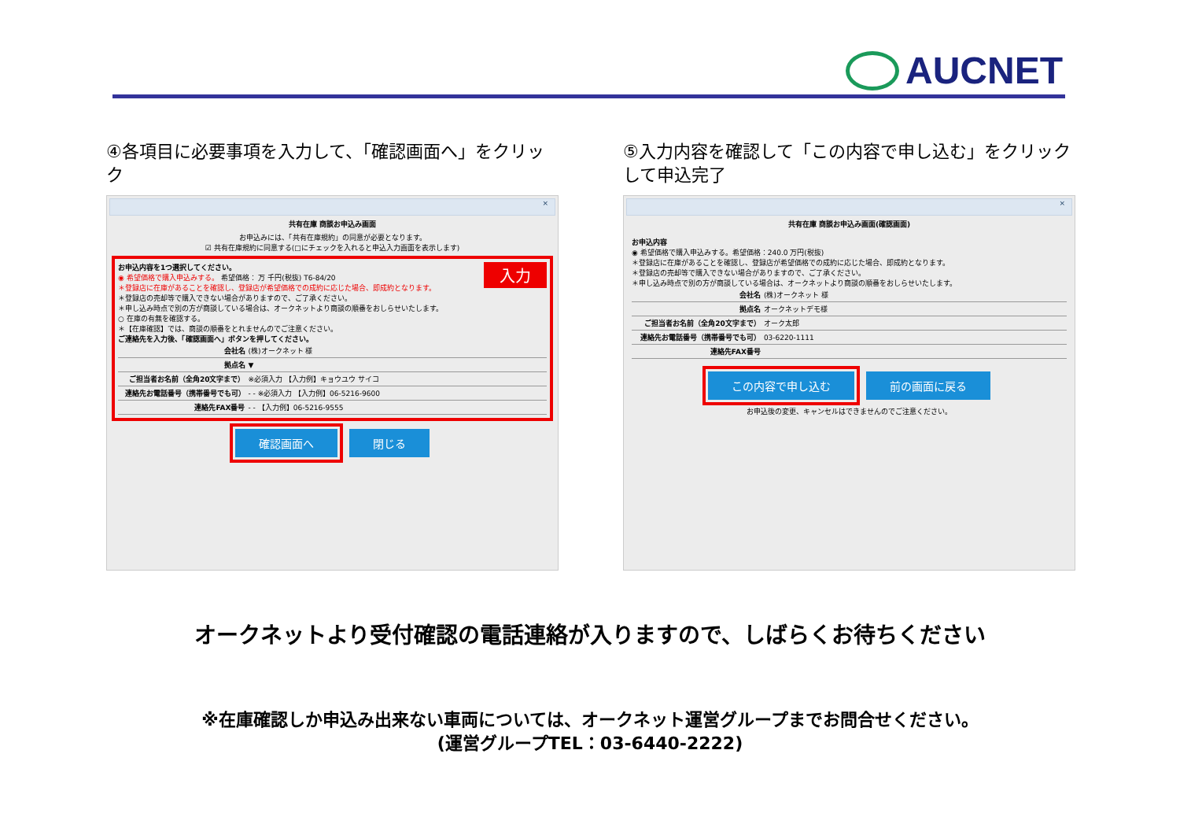AUCNET
④各項目に必要事項を入力して、「確認画面へ」をクリック
×
共有在庫 商談お申込み画面
お申込みには、「共有在庫規約」の同意が必要となります。
☑ 共有在庫規約に同意する(□にチェックを入れると申込入力画面を表示します)
入力 お申込内容を1つ選択してください。
◉ 希望価格で購入申込みする。 希望価格： 万 千円(税抜) T6-84/20
＊登録店に在庫があることを確認し、登録店が希望価格での成約に応じた場合、即成約となります。
＊登録店の売却等で購入できない場合がありますので、ご了承ください。
＊申し込み時点で別の方が商談している場合は、オークネットより商談の順番をおしらせいたします。
○ 在庫の有無を確認する。
＊【在庫確認】では、商談の順番をとれませんのでご注意ください。
ご連絡先を入力後、「確認画面へ」ボタンを押してください。
| 会社名 | (株)オークネット 様 |
| 拠点名 | ▼ |
| ご担当者お名前（全角20文字まで） | ※必須入力 【入力例】キョウユウ サイコ |
| 連絡先お電話番号（携帯番号でも可） | - - ※必須入力 【入力例】06-5216-9600 |
| 連絡先FAX番号 | - - 【入力例】06-5216-9555 |
確認画面へ 閉じる
⑤入力内容を確認して「この内容で申し込む」をクリックして申込完了
×
共有在庫 商談お申込み画面(確認画面)
お申込内容
◉ 希望価格で購入申込みする。希望価格：240.0 万円(税抜)
＊登録店に在庫があることを確認し、登録店が希望価格での成約に応じた場合、即成約となります。
＊登録店の売却等で購入できない場合がありますので、ご了承ください。
＊申し込み時点で別の方が商談している場合は、オークネットより商談の順番をおしらせいたします。
| 会社名 | (株)オークネット 様 |
| 拠点名 | オークネットデモ様 |
| ご担当者お名前（全角20文字まで） | オーク太郎 |
| 連絡先お電話番号（携帯番号でも可） | 03-6220-1111 |
| 連絡先FAX番号 | |
この内容で申し込む 前の画面に戻る
お申込後の変更、キャンセルはできませんのでご注意ください。
オークネットより受付確認の電話連絡が入りますので、しばらくお待ちください
※在庫確認しか申込み出来ない車両については、オークネット運営グループまでお問合せください。
(運営グループTEL：03-6440-2222)